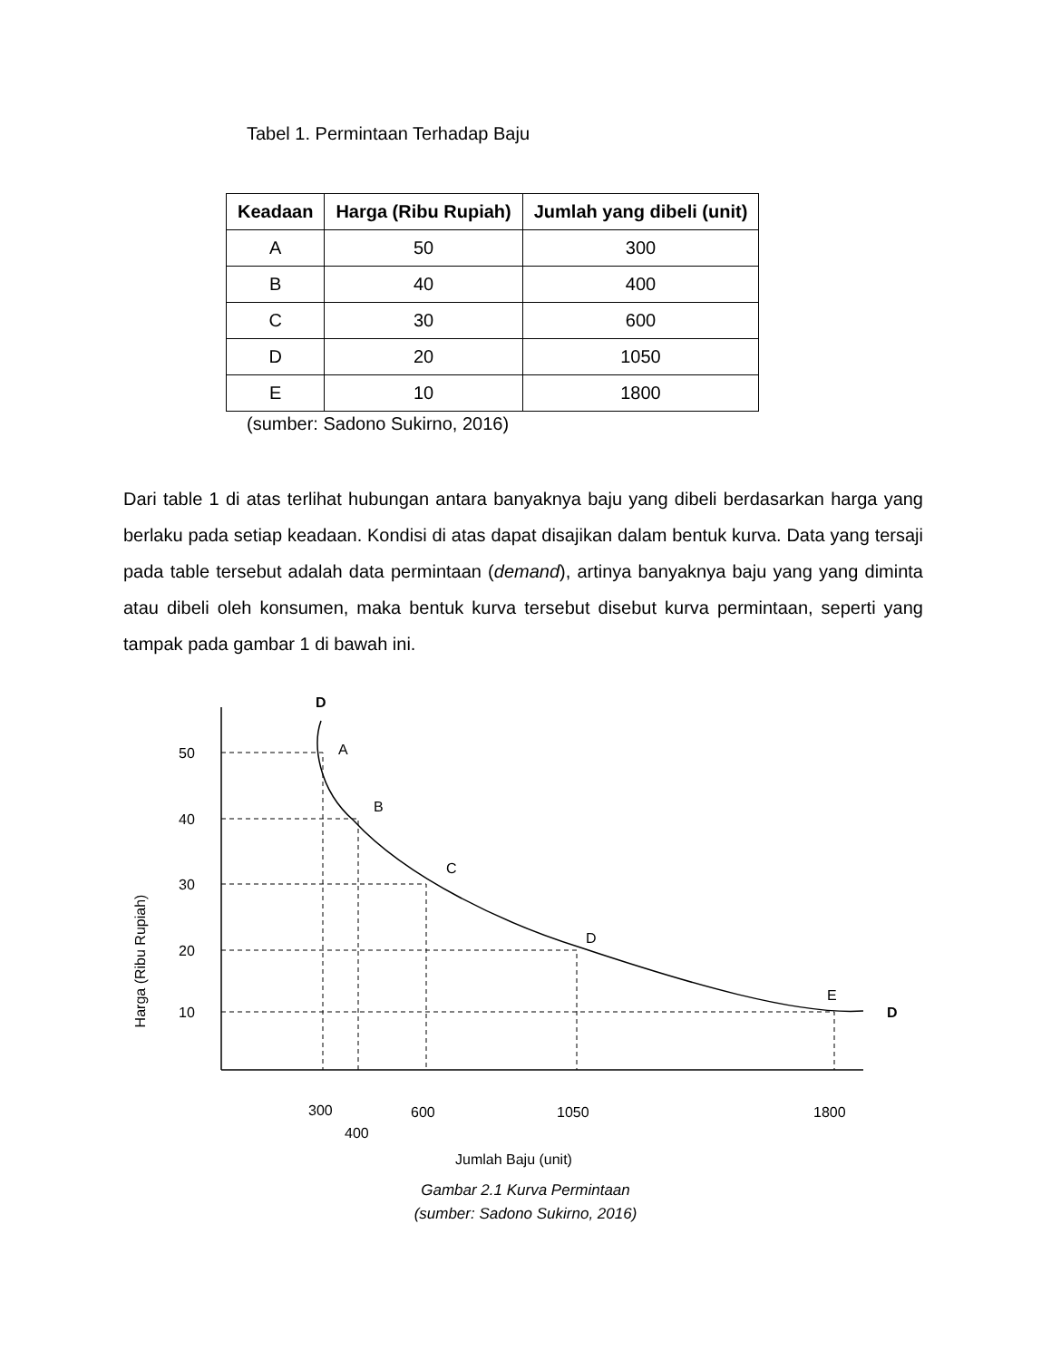Tabel 1. Permintaan Terhadap Baju
| Keadaan | Harga (Ribu Rupiah) | Jumlah yang dibeli (unit) |
| --- | --- | --- |
| A | 50 | 300 |
| B | 40 | 400 |
| C | 30 | 600 |
| D | 20 | 1050 |
| E | 10 | 1800 |
(sumber: Sadono Sukirno, 2016)
Dari table 1 di atas terlihat hubungan antara banyaknya baju yang dibeli berdasarkan harga yang berlaku pada setiap keadaan. Kondisi di atas dapat disajikan dalam bentuk kurva. Data yang tersaji pada table tersebut adalah data permintaan (demand), artinya banyaknya baju yang yang diminta atau dibeli oleh konsumen, maka bentuk kurva tersebut disebut kurva permintaan, seperti yang tampak pada gambar 1 di bawah ini.
50
40
30
20
10
D
D
A
B
C
D
E
300
400
600
1050
1800
Jumlah Baju (unit)
Harga (Ribu Rupiah)
Gambar 2.1 Kurva Permintaan
(sumber: Sadono Sukirno, 2016)